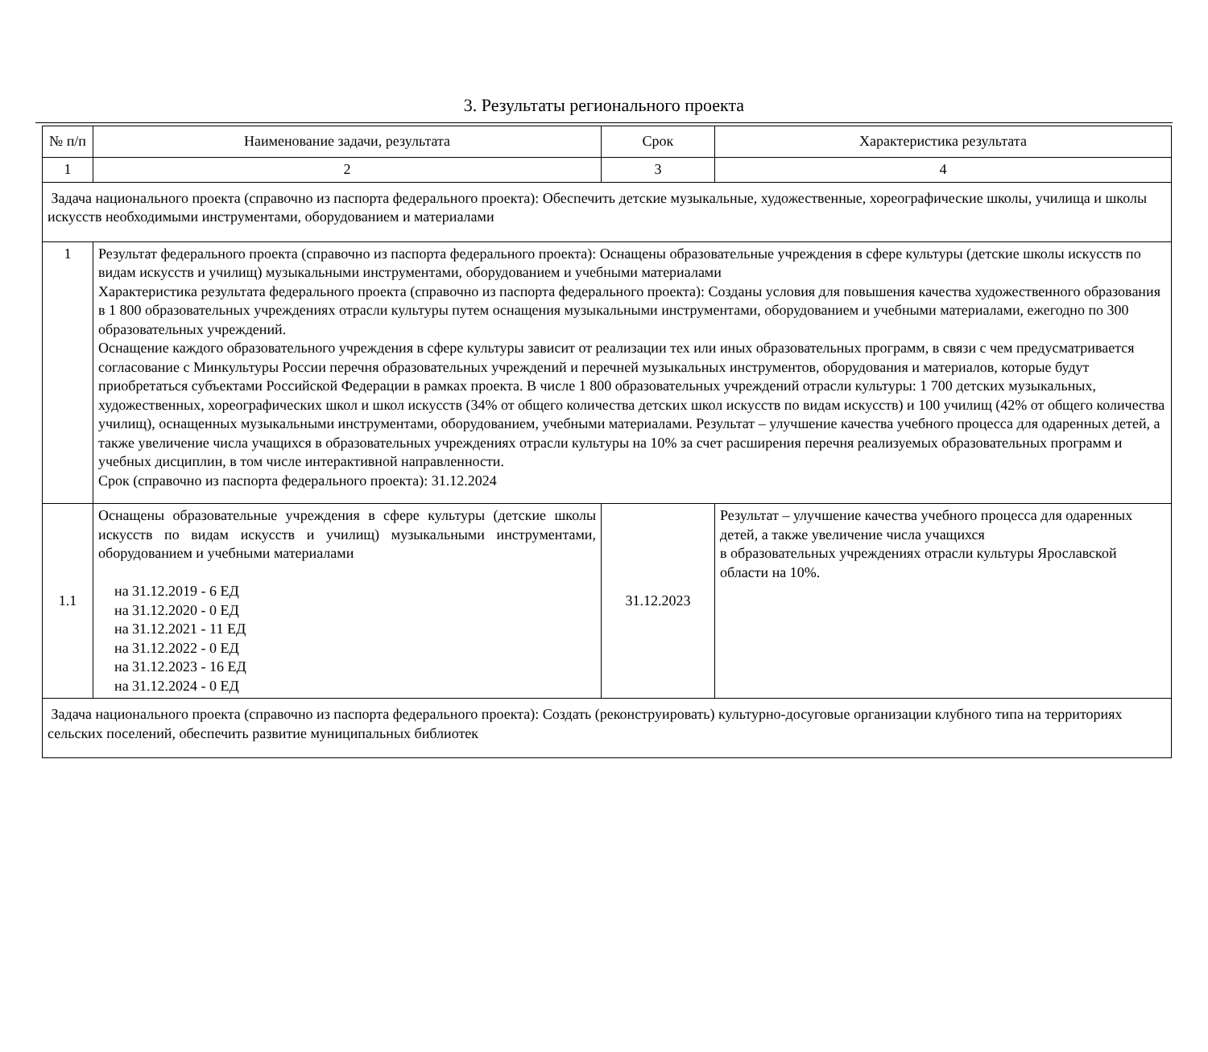3. Результаты регионального проекта
| № п/п | Наименование задачи, результата | Срок | Характеристика результата |
| 1 | 2 | 3 | 4 |
| Задача национального проекта (справочно из паспорта федерального проекта): Обеспечить детские музыкальные, художественные, хореографические школы, училища и школы искусств необходимыми инструментами, оборудованием и материалами | | | |
| 1 | Результат федерального проекта (справочно из паспорта федерального проекта): Оснащены образовательные учреждения в сфере культуры (детские школы искусств по видам искусств и училищ) музыкальными инструментами, оборудованием и учебными материалами Характеристика результата федерального проекта (справочно из паспорта федерального проекта): Созданы условия для повышения качества художественного образования в 1 800 образовательных учреждениях отрасли культуры путем оснащения музыкальными инструментами, оборудованием и учебными материалами, ежегодно по 300 образовательных учреждений. Оснащение каждого образовательного учреждения в сфере культуры зависит от реализации тех или иных образовательных программ, в связи с чем предусматривается согласование с Минкультуры России перечня образовательных учреждений и перечней музыкальных инструментов, оборудования и материалов, которые будут приобретаться субъектами Российской Федерации в рамках проекта. В числе 1 800 образовательных учреждений отрасли культуры: 1 700 детских музыкальных, художественных, хореографических школ и школ искусств (34% от общего количества детских школ искусств по видам искусств) и 100 училищ (42% от общего количества училищ), оснащенных музыкальными инструментами, оборудованием, учебными материалами. Результат – улучшение качества учебного процесса для одаренных детей, а также увеличение числа учащихся в образовательных учреждениях отрасли культуры на 10% за счет расширения перечня реализуемых образовательных программ и учебных дисциплин, в том числе интерактивной направленности. Срок (справочно из паспорта федерального проекта): 31.12.2024 | | |
| 1.1 | Оснащены образовательные учреждения в сфере культуры (детские школы искусств по видам искусств и училищ) музыкальными инструментами, оборудованием и учебными материалами на 31.12.2019 - 6 ЕД на 31.12.2020 - 0 ЕД на 31.12.2021 - 11 ЕД на 31.12.2022 - 0 ЕД на 31.12.2023 - 16 ЕД на 31.12.2024 - 0 ЕД | 31.12.2023 | Результат – улучшение качества учебного процесса для одаренных детей, а также увеличение числа учащихся в образовательных учреждениях отрасли культуры Ярославской области на 10%. |
| Задача национального проекта (справочно из паспорта федерального проекта): Создать (реконструировать) культурно-досуговые организации клубного типа на территориях сельских поселений, обеспечить развитие муниципальных библиотек | | | |